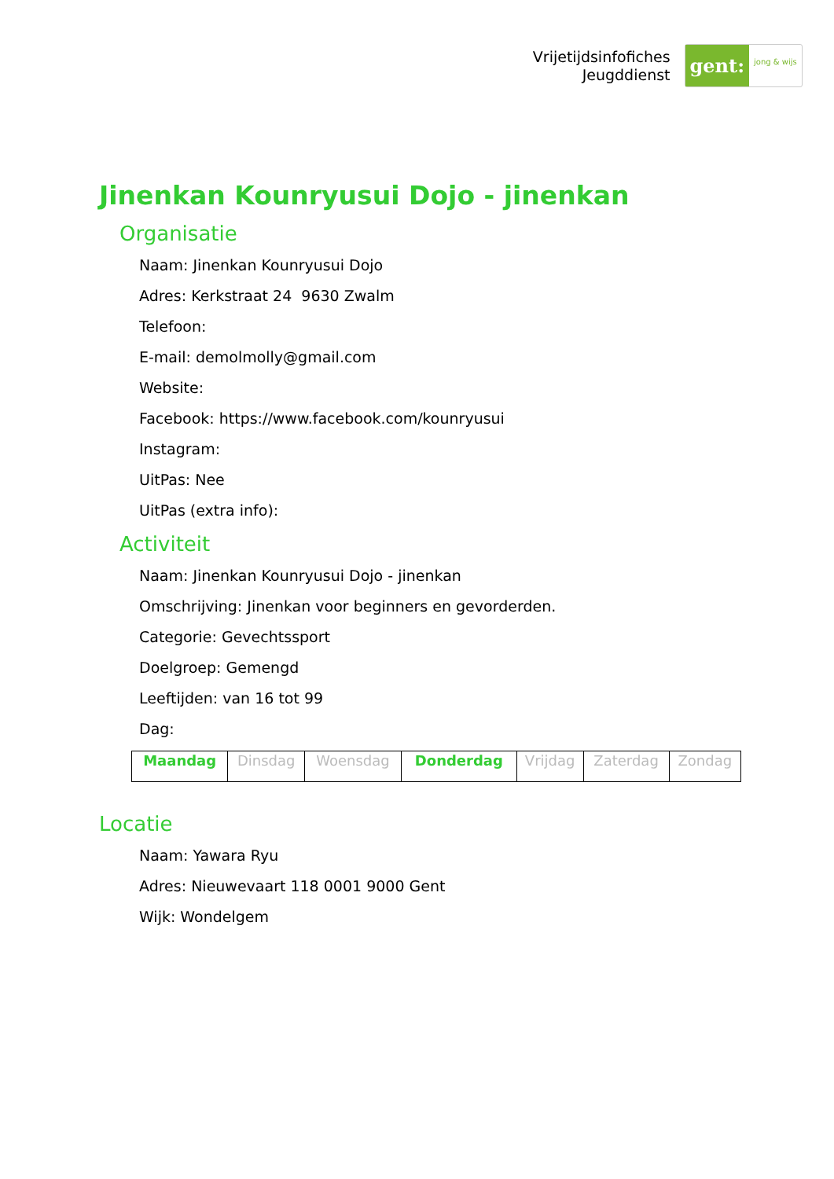Vrijetijdsinfofiches
Jeugddienst
gent: jong & wijs
Jinenkan Kounryusui Dojo - jinenkan
Organisatie
Naam: Jinenkan Kounryusui Dojo
Adres: Kerkstraat 24 9630 Zwalm
Telefoon:
E-mail: demolmolly@gmail.com
Website:
Facebook: https://www.facebook.com/kounryusui
Instagram:
UitPas: Nee
UitPas (extra info):
Activiteit
Naam: Jinenkan Kounryusui Dojo - jinenkan
Omschrijving: Jinenkan voor beginners en gevorderden.
Categorie: Gevechtssport
Doelgroep: Gemengd
Leeftijden: van 16 tot 99
Dag:
| Maandag | Dinsdag | Woensdag | Donderdag | Vrijdag | Zaterdag | Zondag |
Locatie
Naam: Yawara Ryu
Adres: Nieuwevaart 118 0001 9000 Gent
Wijk: Wondelgem